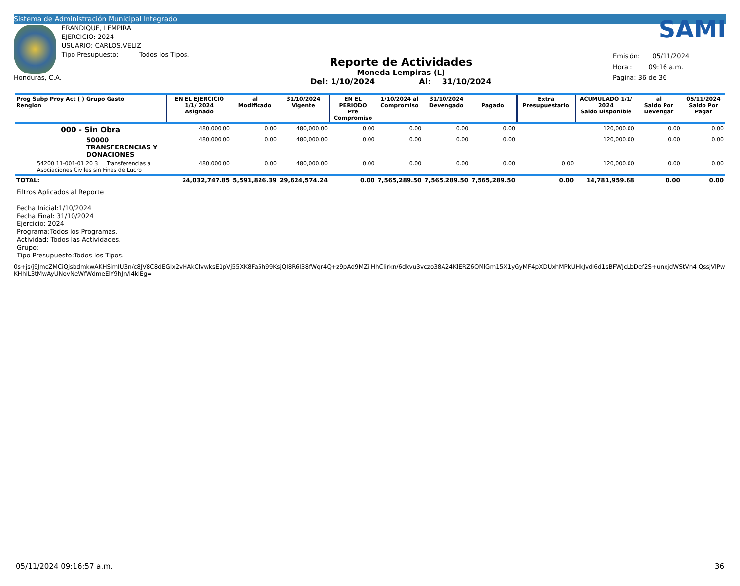Sistema de Administración Municipal Integrado
Honduras, C.A.
ERANDIQUE, LEMPIRA
EJERCICIO: 2024
USUARIO: CARLOS.VELIZ
Tipo Presupuesto: Todos los Tipos.
Reporte de Actividades
Moneda Lempiras (L)
Del: 1/10/2024 Al: 31/10/2024
SAMI
Emisión: 05/11/2024
Hora : 09:16 a.m.
Pagina: 36 de 36
| Prog Subp Proy Act ( ) Grupo Gasto Renglon | EN EL EJERCICIO 1/1/ 2024 Asignado | al Modificado | 31/10/2024 Vigente | EN EL PERIODO Pre Compromiso | 1/10/2024 al Compromiso | 31/10/2024 Devengado | Pagado | Extra Presupuestario | ACUMULADO 1/1/ 2024 Saldo Disponible | al Saldo Por Devengar | 05/11/2024 Saldo Por Pagar |
| --- | --- | --- | --- | --- | --- | --- | --- | --- | --- | --- | --- |
| 000 - Sin Obra | 480,000.00 | 0.00 | 480,000.00 | 0.00 | 0.00 | 0.00 | 0.00 | | 120,000.00 | 0.00 | 0.00 |
| 50000 TRANSFERENCIAS Y DONACIONES | 480,000.00 | 0.00 | 480,000.00 | 0.00 | 0.00 | 0.00 | 0.00 | | 120,000.00 | 0.00 | 0.00 |
| 54200 11-001-01 20 3 Transferencias a Asociaciones Civiles sin Fines de Lucro | 480,000.00 | 0.00 | 480,000.00 | 0.00 | 0.00 | 0.00 | 0.00 | 0.00 | 120,000.00 | 0.00 | 0.00 |
| TOTAL: | 24,032,747.85 | 5,591,826.39 | 29,624,574.24 | 0.00 | 7,565,289.50 | 7,565,289.50 | 7,565,289.50 | 0.00 | 14,781,959.68 | 0.00 | 0.00 |
Filtros Aplicados al Reporte
Fecha Inicial:1/10/2024
Fecha Final: 31/10/2024
Ejercicio: 2024
Programa:Todos los Programas.
Actividad: Todos las Actividades.
Grupo:
Tipo Presupuesto:Todos los Tipos.
0s+js/j9JmcZMCiQjsbdmkwAKHSimIU3n/c8JV8C8dEGIx2vHAkClvwksE1pVj55XK8Fa5h99KsjQI8R6I38fWqr4Q+z9pAd9MZilHhCIirkn/6dkvu3vczo38A24KlERZ6OMlGm15X1yGyMF4pXDUxhMPkUHkJvdI6d1sBFWJcLbDef2S+unxjdWStVn4 QssjVlPwKHhIL3tMwAyUNovNeWfWdmeElY9hJn/I4klEg=
05/11/2024 09:16:57 a.m. 36